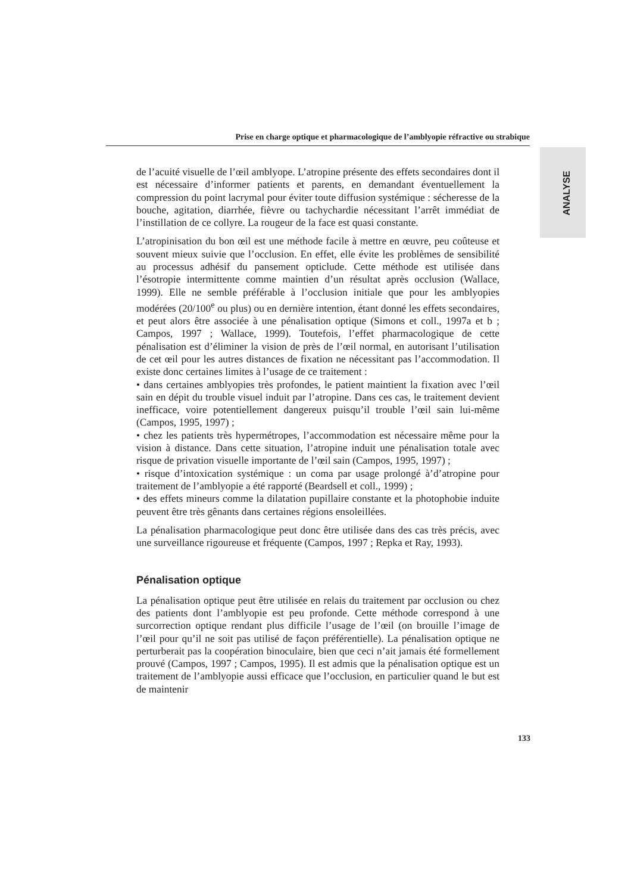Prise en charge optique et pharmacologique de l’amblyopie réfractive ou strabique
ANALYSE
de l’acuité visuelle de l’œil amblyope. L’atropine présente des effets secondaires dont il est nécessaire d’informer patients et parents, en demandant éventuellement la compression du point lacrymal pour éviter toute diffusion systémique : sécheresse de la bouche, agitation, diarrhée, fièvre ou tachychardie nécessitant l’arrêt immédiat de l’instillation de ce collyre. La rougeur de la face est quasi constante.
L’atropinisation du bon œil est une méthode facile à mettre en œuvre, peu coûteuse et souvent mieux suivie que l’occlusion. En effet, elle évite les problèmes de sensibilité au processus adhésif du pansement opticlude. Cette méthode est utilisée dans l’ésotropie intermittente comme maintien d’un résultat après occlusion (Wallace, 1999). Elle ne semble préférable à l’occlusion initiale que pour les amblyopies modérées (20/100<sup>e</sup> ou plus) ou en dernière intention, étant donné les effets secondaires, et peut alors être associée à une pénalisation optique (Simons et coll., 1997a et b ; Campos, 1997 ; Wallace, 1999). Toutefois, l’effet pharmacologique de cette pénalisation est d’éliminer la vision de près de l’œil normal, en autorisant l’utilisation de cet œil pour les autres distances de fixation ne nécessitant pas l’accommodation. Il existe donc certaines limites à l’usage de ce traitement :
• dans certaines amblyopies très profondes, le patient maintient la fixation avec l’œil sain en dépit du trouble visuel induit par l’atropine. Dans ces cas, le traitement devient inefficace, voire potentiellement dangereux puisqu’il trouble l’œil sain lui-même (Campos, 1995, 1997) ;
• chez les patients très hypermétropes, l’accommodation est nécessaire même pour la vision à distance. Dans cette situation, l’atropine induit une pénalisation totale avec risque de privation visuelle importante de l’œil sain (Campos, 1995, 1997) ;
• risque d’intoxication systémique : un coma par usage prolongé à’d’atropine pour traitement de l’amblyopie a été rapporté (Beardsell et coll., 1999) ;
• des effets mineurs comme la dilatation pupillaire constante et la photophobie induite peuvent être très gênants dans certaines régions ensoleillées.
La pénalisation pharmacologique peut donc être utilisée dans des cas très précis, avec une surveillance rigoureuse et fréquente (Campos, 1997 ; Repka et Ray, 1993).
Pénalisation optique
La pénalisation optique peut être utilisée en relais du traitement par occlusion ou chez des patients dont l’amblyopie est peu profonde. Cette méthode correspond à une surcorrection optique rendant plus difficile l’usage de l’œil (on brouille l’image de l’œil pour qu’il ne soit pas utilisé de façon préférentielle). La pénalisation optique ne perturberait pas la coopération binoculaire, bien que ceci n’ait jamais été formellement prouvé (Campos, 1997 ; Campos, 1995). Il est admis que la pénalisation optique est un traitement de l’amblyopie aussi efficace que l’occlusion, en particulier quand le but est de maintenir
133